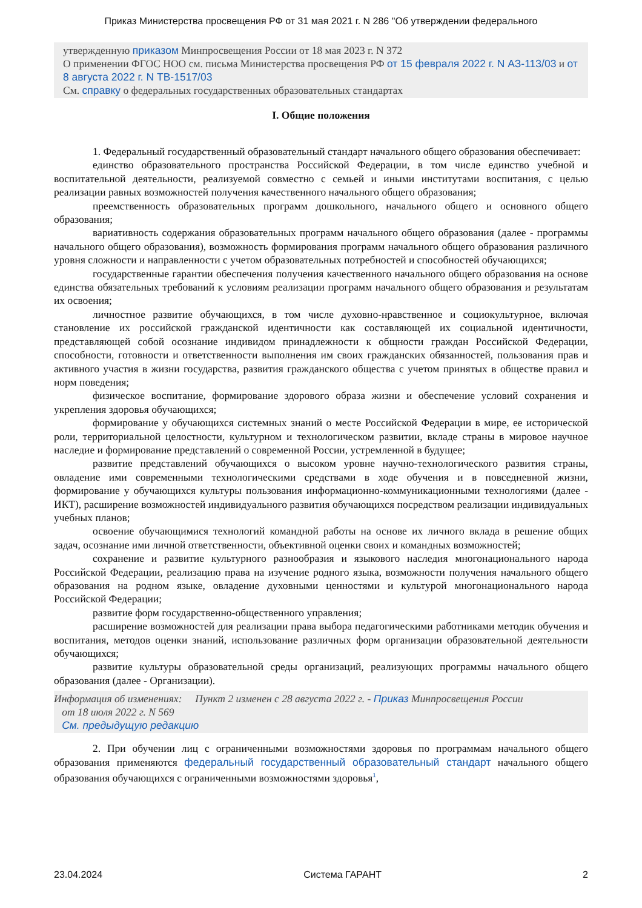Приказ Министерства просвещения РФ от 31 мая 2021 г. N 286 "Об утверждении федерального
утвержденную приказом Минпросвещения России от 18 мая 2023 г. N 372
О применении ФГОС НОО см. письма Министерства просвещения РФ от 15 февраля 2022 г. N АЗ-113/03 и от 8 августа 2022 г. N ТВ-1517/03
См. справку о федеральных государственных образовательных стандартах
I. Общие положения
1. Федеральный государственный образовательный стандарт начального общего образования обеспечивает:
единство образовательного пространства Российской Федерации, в том числе единство учебной и воспитательной деятельности, реализуемой совместно с семьей и иными институтами воспитания, с целью реализации равных возможностей получения качественного начального общего образования;
преемственность образовательных программ дошкольного, начального общего и основного общего образования;
вариативность содержания образовательных программ начального общего образования (далее - программы начального общего образования), возможность формирования программ начального общего образования различного уровня сложности и направленности с учетом образовательных потребностей и способностей обучающихся;
государственные гарантии обеспечения получения качественного начального общего образования на основе единства обязательных требований к условиям реализации программ начального общего образования и результатам их освоения;
личностное развитие обучающихся, в том числе духовно-нравственное и социокультурное, включая становление их российской гражданской идентичности как составляющей их социальной идентичности, представляющей собой осознание индивидом принадлежности к общности граждан Российской Федерации, способности, готовности и ответственности выполнения им своих гражданских обязанностей, пользования прав и активного участия в жизни государства, развития гражданского общества с учетом принятых в обществе правил и норм поведения;
физическое воспитание, формирование здорового образа жизни и обеспечение условий сохранения и укрепления здоровья обучающихся;
формирование у обучающихся системных знаний о месте Российской Федерации в мире, ее исторической роли, территориальной целостности, культурном и технологическом развитии, вкладе страны в мировое научное наследие и формирование представлений о современной России, устремленной в будущее;
развитие представлений обучающихся о высоком уровне научно-технологического развития страны, овладение ими современными технологическими средствами в ходе обучения и в повседневной жизни, формирование у обучающихся культуры пользования информационно-коммуникационными технологиями (далее - ИКТ), расширение возможностей индивидуального развития обучающихся посредством реализации индивидуальных учебных планов;
освоение обучающимися технологий командной работы на основе их личного вклада в решение общих задач, осознание ими личной ответственности, объективной оценки своих и командных возможностей;
сохранение и развитие культурного разнообразия и языкового наследия многонационального народа Российской Федерации, реализацию права на изучение родного языка, возможности получения начального общего образования на родном языке, овладение духовными ценностями и культурой многонационального народа Российской Федерации;
развитие форм государственно-общественного управления;
расширение возможностей для реализации права выбора педагогическими работниками методик обучения и воспитания, методов оценки знаний, использование различных форм организации образовательной деятельности обучающихся;
развитие культуры образовательной среды организаций, реализующих программы начального общего образования (далее - Организации).
Информация об изменениях: Пункт 2 изменен с 28 августа 2022 г. - Приказ Минпросвещения России
от 18 июля 2022 г. N 569
См. предыдущую редакцию
2. При обучении лиц с ограниченными возможностями здоровья по программам начального общего образования применяются федеральный государственный образовательный стандарт начального общего образования обучающихся с ограниченными возможностями здоровья<sup>1</sup>,
23.04.2024 Система ГАРАНТ 2